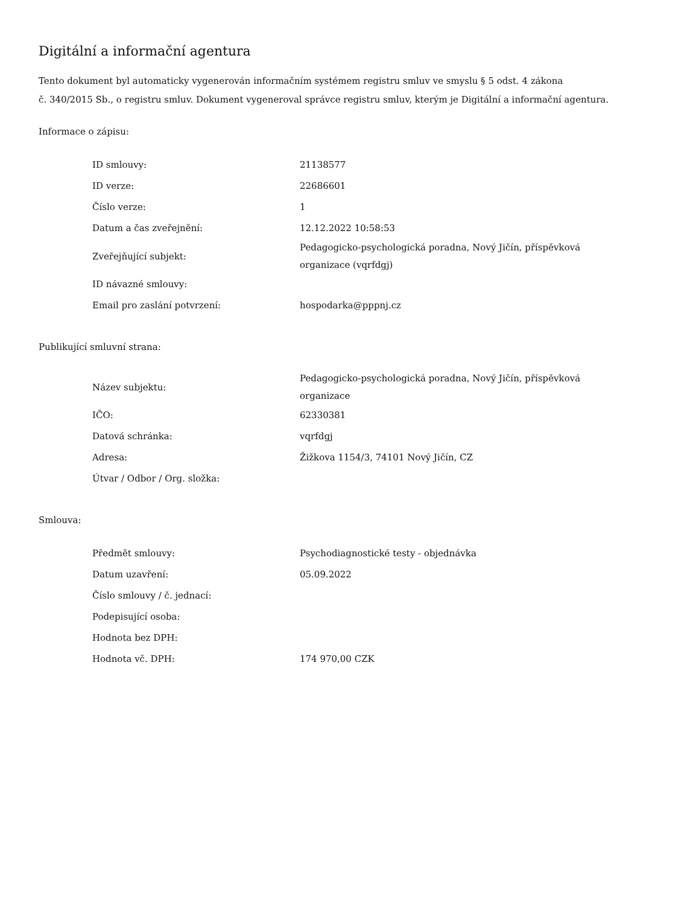Digitální a informační agentura
Tento dokument byl automaticky vygenerován informačním systémem registru smluv ve smyslu § 5 odst. 4 zákona
č. 340/2015 Sb., o registru smluv. Dokument vygeneroval správce registru smluv, kterým je Digitální a informační agentura.
Informace o zápisu:
| ID smlouvy: | 21138577 |
| ID verze: | 22686601 |
| Číslo verze: | 1 |
| Datum a čas zveřejnění: | 12.12.2022 10:58:53 |
| Zveřejňující subjekt: | Pedagogicko-psychologická poradna, Nový Jičín, příspěvková organizace (vqrfdgj) |
| ID návazné smlouvy: | |
| Email pro zaslání potvrzení: | hospodarka@pppnj.cz |
Publikující smluvní strana:
| Název subjektu: | Pedagogicko-psychologická poradna, Nový Jičín, příspěvková organizace |
| IČO: | 62330381 |
| Datová schránka: | vqrfdgj |
| Adresa: | Žižkova 1154/3, 74101 Nový Jičín, CZ |
| Útvar / Odbor / Org. složka: | |
Smlouva:
| Předmět smlouvy: | Psychodiagnostické testy - objednávka |
| Datum uzavření: | 05.09.2022 |
| Číslo smlouvy / č. jednací: | |
| Podepisující osoba: | |
| Hodnota bez DPH: | |
| Hodnota vč. DPH: | 174 970,00 CZK |